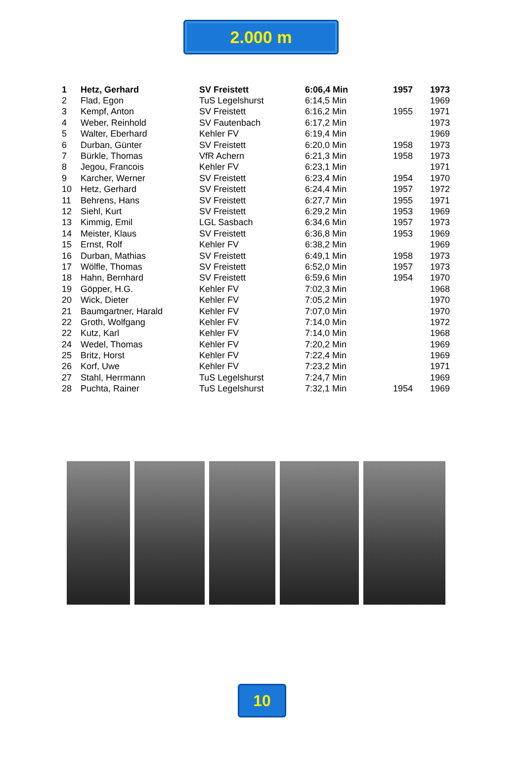2.000 m
| 1 | Hetz, Gerhard | SV Freistett | 6:06,4 Min | 1957 | 1973 |
| 2 | Flad, Egon | TuS Legelshurst | 6:14,5 Min | | 1969 |
| 3 | Kempf, Anton | SV Freistett | 6:16,2 Min | 1955 | 1971 |
| 4 | Weber, Reinhold | SV Fautenbach | 6:17,2 Min | | 1973 |
| 5 | Walter, Eberhard | Kehler FV | 6:19,4 Min | | 1969 |
| 6 | Durban, Günter | SV Freistett | 6:20,0 Min | 1958 | 1973 |
| 7 | Bürkle, Thomas | VfR Achern | 6:21,3 Min | 1958 | 1973 |
| 8 | Jegou, Francois | Kehler FV | 6:23,1 Min | | 1971 |
| 9 | Karcher, Werner | SV Freistett | 6:23,4 Min | 1954 | 1970 |
| 10 | Hetz, Gerhard | SV Freistett | 6:24,4 Min | 1957 | 1972 |
| 11 | Behrens, Hans | SV Freistett | 6:27,7 Min | 1955 | 1971 |
| 12 | Siehl, Kurt | SV Freistett | 6:29,2 Min | 1953 | 1969 |
| 13 | Kimmig, Emil | LGL Sasbach | 6:34,6 Min | 1957 | 1973 |
| 14 | Meister, Klaus | SV Freistett | 6:36,8 Min | 1953 | 1969 |
| 15 | Ernst, Rolf | Kehler FV | 6:38,2 Min | | 1969 |
| 16 | Durban, Mathias | SV Freistett | 6:49,1 Min | 1958 | 1973 |
| 17 | Wölfle, Thomas | SV Freistett | 6:52,0 Min | 1957 | 1973 |
| 18 | Hahn, Bernhard | SV Freistett | 6:59,6 Min | 1954 | 1970 |
| 19 | Göpper, H.G. | Kehler FV | 7:02,3 Min | | 1968 |
| 20 | Wick, Dieter | Kehler FV | 7:05,2 Min | | 1970 |
| 21 | Baumgartner, Harald | Kehler FV | 7:07,0 Min | | 1970 |
| 22 | Groth, Wolfgang | Kehler FV | 7:14,0 Min | | 1972 |
| 22 | Kutz, Karl | Kehler FV | 7:14,0 Min | | 1968 |
| 24 | Wedel, Thomas | Kehler FV | 7:20,2 Min | | 1969 |
| 25 | Britz, Horst | Kehler FV | 7:22,4 Min | | 1969 |
| 26 | Korf, Uwe | Kehler FV | 7:23,2 Min | | 1971 |
| 27 | Stahl, Herrmann | TuS Legelshurst | 7:24,7 Min | | 1969 |
| 28 | Puchta, Rainer | TuS Legelshurst | 7:32,1 Min | 1954 | 1969 |
10